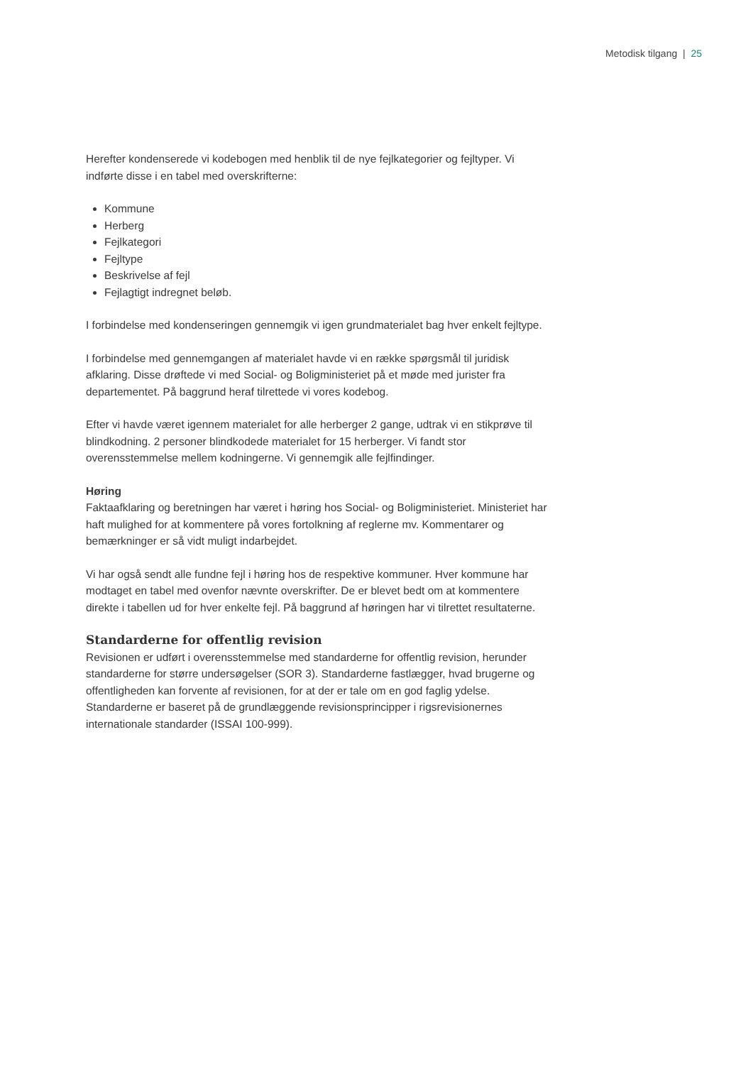Metodisk tilgang | 25
Herefter kondenserede vi kodebogen med henblik til de nye fejlkategorier og fejltyper. Vi indførte disse i en tabel med overskrifterne:
Kommune
Herberg
Fejlkategori
Fejltype
Beskrivelse af fejl
Fejlagtigt indregnet beløb.
I forbindelse med kondenseringen gennemgik vi igen grundmaterialet bag hver enkelt fejltype.
I forbindelse med gennemgangen af materialet havde vi en række spørgsmål til juridisk afklaring. Disse drøftede vi med Social- og Boligministeriet på et møde med jurister fra departementet. På baggrund heraf tilrettede vi vores kodebog.
Efter vi havde været igennem materialet for alle herberger 2 gange, udtrak vi en stikprøve til blindkodning. 2 personer blindkodede materialet for 15 herberger. Vi fandt stor overensstemmelse mellem kodningerne. Vi gennemgik alle fejlfindinger.
Høring
Faktaafklaring og beretningen har været i høring hos Social- og Boligministeriet. Ministeriet har haft mulighed for at kommentere på vores fortolkning af reglerne mv. Kommentarer og bemærkninger er så vidt muligt indarbejdet.
Vi har også sendt alle fundne fejl i høring hos de respektive kommuner. Hver kommune har modtaget en tabel med ovenfor nævnte overskrifter. De er blevet bedt om at kommentere direkte i tabellen ud for hver enkelte fejl. På baggrund af høringen har vi tilrettet resultaterne.
Standarderne for offentlig revision
Revisionen er udført i overensstemmelse med standarderne for offentlig revision, herunder standarderne for større undersøgelser (SOR 3). Standarderne fastlægger, hvad brugerne og offentligheden kan forvente af revisionen, for at der er tale om en god faglig ydelse. Standarderne er baseret på de grundlæggende revisionsprincipper i rigsrevisionernes internationale standarder (ISSAI 100-999).